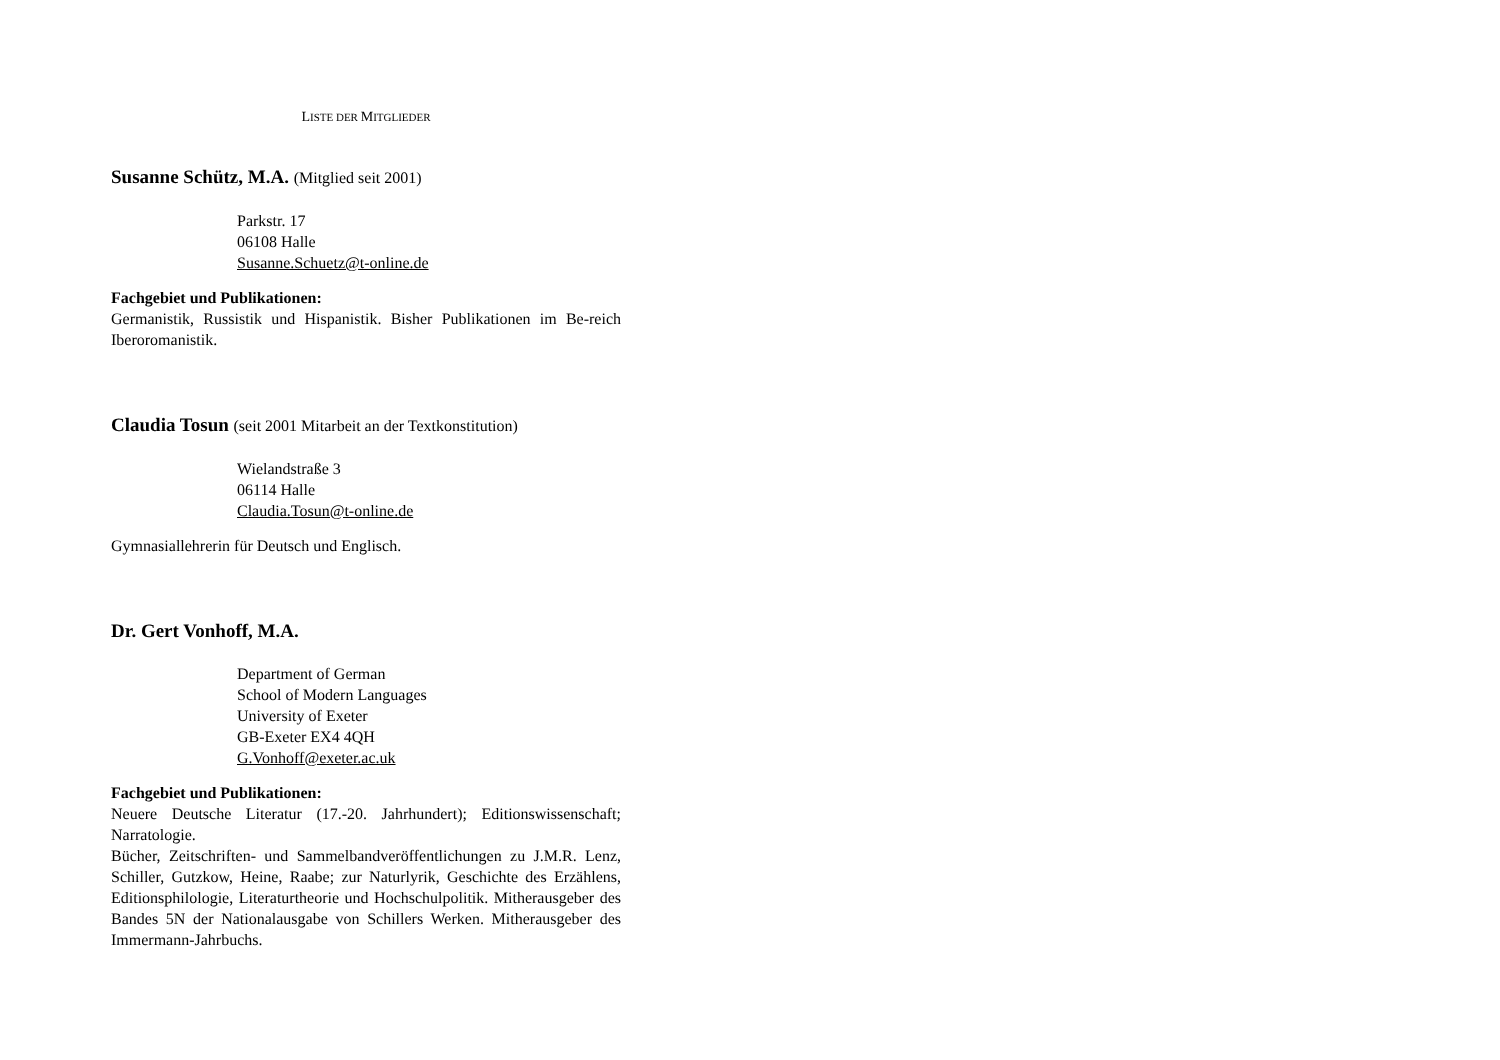LISTE DER MITGLIEDER
Susanne Schütz, M.A. (Mitglied seit 2001)
Parkstr. 17
06108 Halle
Susanne.Schuetz@t-online.de
Fachgebiet und Publikationen:
Germanistik, Russistik und Hispanistik. Bisher Publikationen im Be-reich Iberoromanistik.
Claudia Tosun (seit 2001 Mitarbeit an der Textkonstitution)
Wielandstraße 3
06114 Halle
Claudia.Tosun@t-online.de
Gymnasiallehrerin für Deutsch und Englisch.
Dr. Gert Vonhoff, M.A.
Department of German
School of Modern Languages
University of Exeter
GB-Exeter EX4 4QH
G.Vonhoff@exeter.ac.uk
Fachgebiet und Publikationen:
Neuere Deutsche Literatur (17.-20. Jahrhundert); Editionswissenschaft; Narratologie.
Bücher, Zeitschriften- und Sammelbandveröffentlichungen zu J.M.R. Lenz, Schiller, Gutzkow, Heine, Raabe; zur Naturlyrik, Geschichte des Erzählens, Editionsphilologie, Literaturtheorie und Hochschulpolitik. Mitherausgeber des Bandes 5N der Nationalausgabe von Schillers Werken. Mitherausgeber des Immermann-Jahrbuchs.